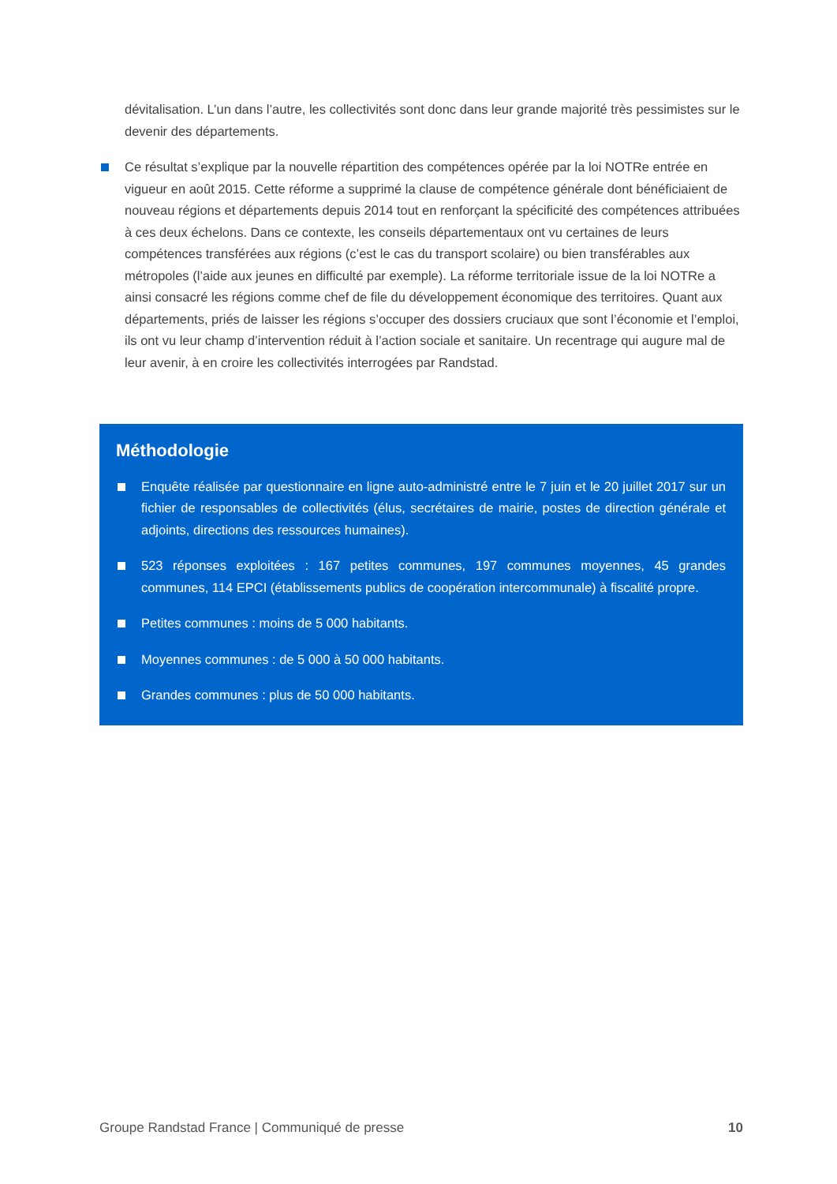dévitalisation. L’un dans l’autre, les collectivités sont donc dans leur grande majorité très pessimistes sur le devenir des départements.
Ce résultat s’explique par la nouvelle répartition des compétences opérée par la loi NOTRe entrée en vigueur en août 2015. Cette réforme a supprimé la clause de compétence générale dont bénéficiaient de nouveau régions et départements depuis 2014 tout en renforçant la spécificité des compétences attribuées à ces deux échelons. Dans ce contexte, les conseils départementaux ont vu certaines de leurs compétences transférées aux régions (c’est le cas du transport scolaire) ou bien transférables aux métropoles (l’aide aux jeunes en difficulté par exemple). La réforme territoriale issue de la loi NOTRe a ainsi consacré les régions comme chef de file du développement économique des territoires. Quant aux départements, priés de laisser les régions s’occuper des dossiers cruciaux que sont l’économie et l’emploi, ils ont vu leur champ d’intervention réduit à l’action sociale et sanitaire. Un recentrage qui augure mal de leur avenir, à en croire les collectivités interrogées par Randstad.
Méthodologie
Enquête réalisée par questionnaire en ligne auto-administré entre le 7 juin et le 20 juillet 2017 sur un fichier de responsables de collectivités (élus, secrétaires de mairie, postes de direction générale et adjoints, directions des ressources humaines).
523 réponses exploitées : 167 petites communes, 197 communes moyennes, 45 grandes communes, 114 EPCI (établissements publics de coopération intercommunale) à fiscalité propre.
Petites communes : moins de 5 000 habitants.
Moyennes communes : de 5 000 à 50 000 habitants.
Grandes communes : plus de 50 000 habitants.
Groupe Randstad France | Communiqué de presse 10